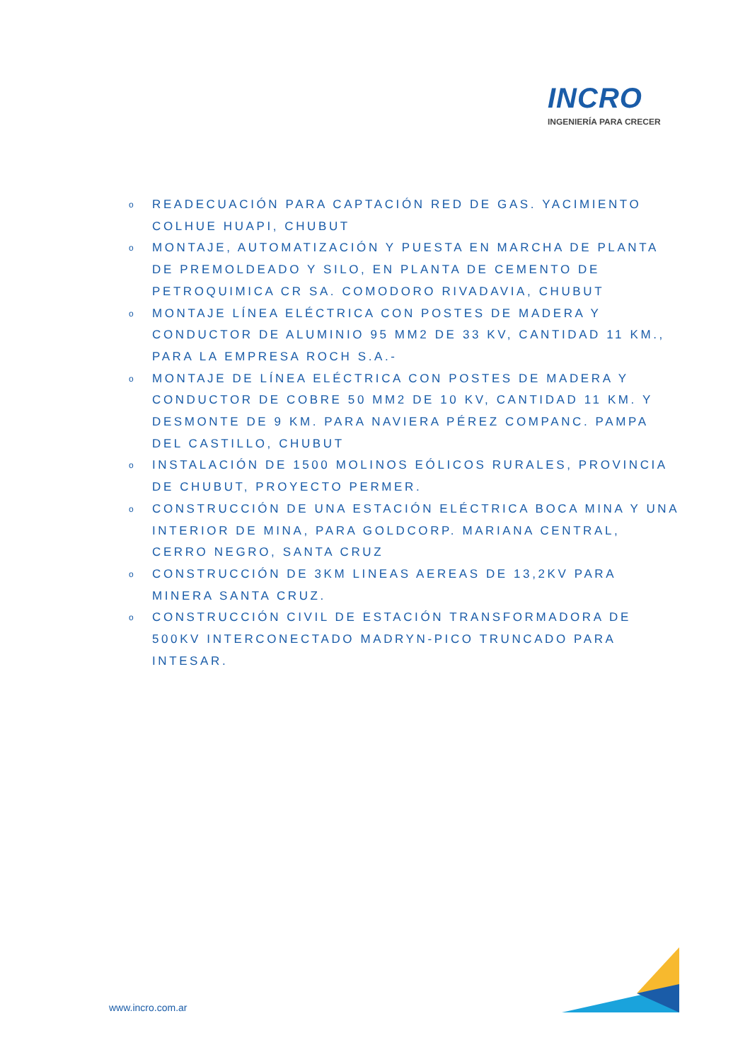INCRO
INGENIERÍA PARA CRECER
o READECUACIÓN PARA CAPTACIÓN RED DE GAS. YACIMIENTO COLHUE HUAPI, CHUBUT
o MONTAJE, AUTOMATIZACIÓN Y PUESTA EN MARCHA DE PLANTA DE PREMOLDEADO Y SILO, EN PLANTA DE CEMENTO DE PETROQUIMICA CR SA. COMODORO RIVADAVIA, CHUBUT
o MONTAJE LÍNEA ELÉCTRICA CON POSTES DE MADERA Y CONDUCTOR DE ALUMINIO 95 MM2 DE 33 KV, CANTIDAD 11 KM., PARA LA EMPRESA ROCH S.A.-
o MONTAJE DE LÍNEA ELÉCTRICA CON POSTES DE MADERA Y CONDUCTOR DE COBRE 50 MM2 DE 10 KV, CANTIDAD 11 KM. Y DESMONTE DE 9 KM. PARA NAVIERA PÉREZ COMPANC. PAMPA DEL CASTILLO, CHUBUT
o INSTALACIÓN DE 1500 MOLINOS EÓLICOS RURALES, PROVINCIA DE CHUBUT, PROYECTO PERMER.
o CONSTRUCCIÓN DE UNA ESTACIÓN ELÉCTRICA BOCA MINA Y UNA INTERIOR DE MINA, PARA GOLDCORP. MARIANA CENTRAL, CERRO NEGRO, SANTA CRUZ
o CONSTRUCCIÓN DE 3KM LINEAS AEREAS DE 13,2KV PARA MINERA SANTA CRUZ.
o CONSTRUCCIÓN CIVIL DE ESTACIÓN TRANSFORMADORA DE 500KV INTERCONECTADO MADRYN-PICO TRUNCADO PARA INTESAR.
www.incro.com.ar